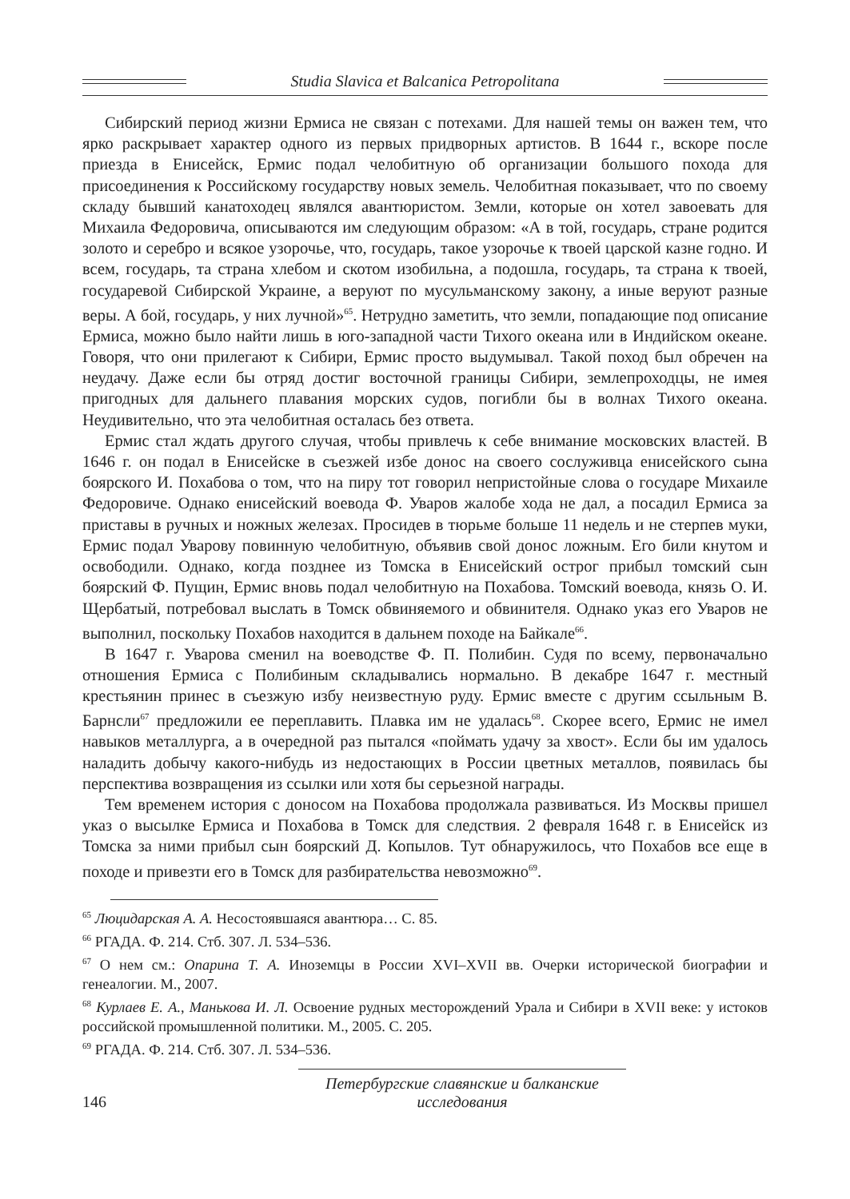Studia Slavica et Balcanica Petropolitana
Сибирский период жизни Ермиса не связан с потехами. Для нашей темы он важен тем, что ярко раскрывает характер одного из первых придворных артистов. В 1644 г., вскоре после приезда в Енисейск, Ермис подал челобитную об организации большого похода для присоединения к Российскому государству новых земель. Челобитная показывает, что по своему складу бывший канатоходец являлся авантюристом. Земли, которые он хотел завоевать для Михаила Федоровича, описываются им следующим образом: «А в той, государь, стране родится золото и серебро и всякое узорочье, что, государь, такое узорочье к твоей царской казне годно. И всем, государь, та страна хлебом и скотом изобильна, а подошла, государь, та страна к твоей, государевой Сибирской Украине, а веруют по мусульманскому закону, а иные веруют разные веры. А бой, государь, у них лучной»<sup>65</sup>. Нетрудно заметить, что земли, попадающие под описание Ермиса, можно было найти лишь в юго-западной части Тихого океана или в Индийском океане. Говоря, что они прилегают к Сибири, Ермис просто выдумывал. Такой поход был обречен на неудачу. Даже если бы отряд достиг восточной границы Сибири, землепроходцы, не имея пригодных для дальнего плавания морских судов, погибли бы в волнах Тихого океана. Неудивительно, что эта челобитная осталась без ответа.
Ермис стал ждать другого случая, чтобы привлечь к себе внимание московских властей. В 1646 г. он подал в Енисейске в съезжей избе донос на своего сослуживца енисейского сына боярского И. Похабова о том, что на пиру тот говорил непристойные слова о государе Михаиле Федоровиче. Однако енисейский воевода Ф. Уваров жалобе хода не дал, а посадил Ермиса за приставы в ручных и ножных железах. Просидев в тюрьме больше 11 недель и не стерпев муки, Ермис подал Уварову повинную челобитную, объявив свой донос ложным. Его били кнутом и освободили. Однако, когда позднее из Томска в Енисейский острог прибыл томский сын боярский Ф. Пущин, Ермис вновь подал челобитную на Похабова. Томский воевода, князь О. И. Щербатый, потребовал выслать в Томск обвиняемого и обвинителя. Однако указ его Уваров не выполнил, поскольку Похабов находится в дальнем походе на Байкале<sup>66</sup>.
В 1647 г. Уварова сменил на воеводстве Ф. П. Полибин. Судя по всему, первоначально отношения Ермиса с Полибиным складывались нормально. В декабре 1647 г. местный крестьянин принес в съезжую избу неизвестную руду. Ермис вместе с другим ссыльным В. Барнсли<sup>67</sup> предложили ее переплавить. Плавка им не удалась<sup>68</sup>. Скорее всего, Ермис не имел навыков металлурга, а в очередной раз пытался «поймать удачу за хвост». Если бы им удалось наладить добычу какого-нибудь из недостающих в России цветных металлов, появилась бы перспектива возвращения из ссылки или хотя бы серьезной награды.
Тем временем история с доносом на Похабова продолжала развиваться. Из Москвы пришел указ о высылке Ермиса и Похабова в Томск для следствия. 2 февраля 1648 г. в Енисейск из Томска за ними прибыл сын боярский Д. Копылов. Тут обнаружилось, что Похабов все еще в походе и привезти его в Томск для разбирательства невозможно<sup>69</sup>.
<sup>65</sup> Люцидарская А. А. Несостоявшаяся авантюра… С. 85.
<sup>66</sup> РГАДА. Ф. 214. Стб. 307. Л. 534–536.
<sup>67</sup> О нем см.: Опарина Т. А. Иноземцы в России XVI–XVII вв. Очерки исторической биографии и генеалогии. М., 2007.
<sup>68</sup> Курлаев Е. А., Манькова И. Л. Освоение рудных месторождений Урала и Сибири в XVII веке: у истоков российской промышленной политики. М., 2005. С. 205.
<sup>69</sup> РГАДА. Ф. 214. Стб. 307. Л. 534–536.
146 Петербургские славянские и балканские исследования